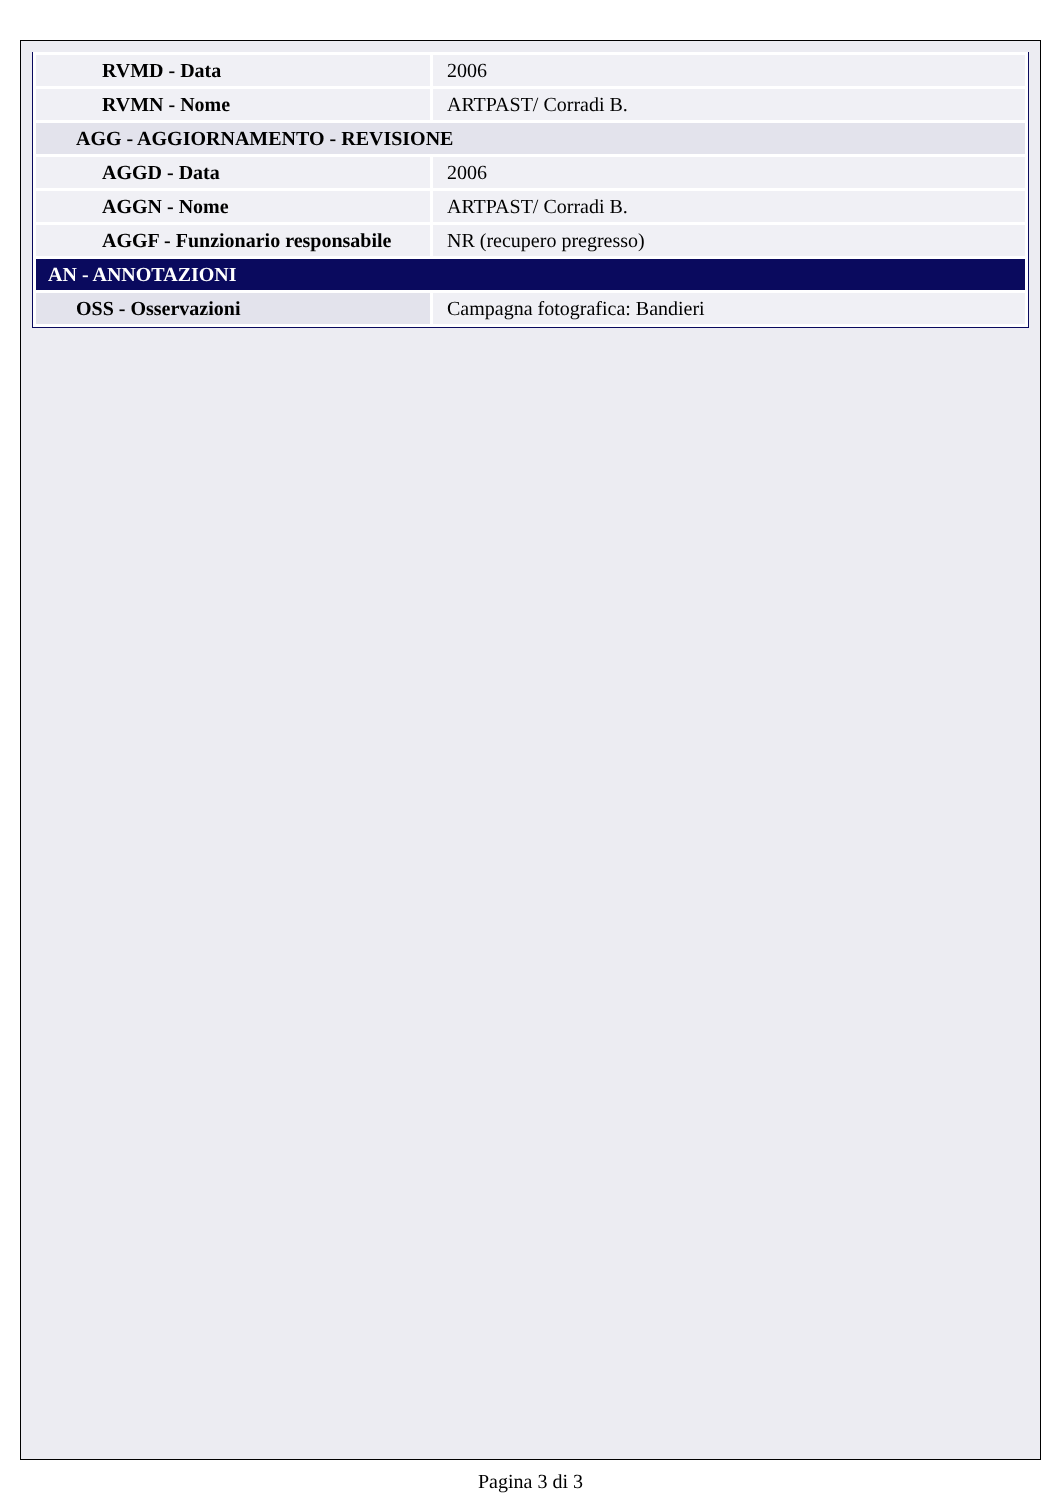| RVMD - Data | 2006 |
| RVMN - Nome | ARTPAST/ Corradi B. |
| AGG - AGGIORNAMENTO - REVISIONE | |
| AGGD - Data | 2006 |
| AGGN - Nome | ARTPAST/ Corradi B. |
| AGGF - Funzionario responsabile | NR (recupero pregresso) |
| AN - ANNOTAZIONI | |
| OSS - Osservazioni | Campagna fotografica: Bandieri |
Pagina 3 di 3